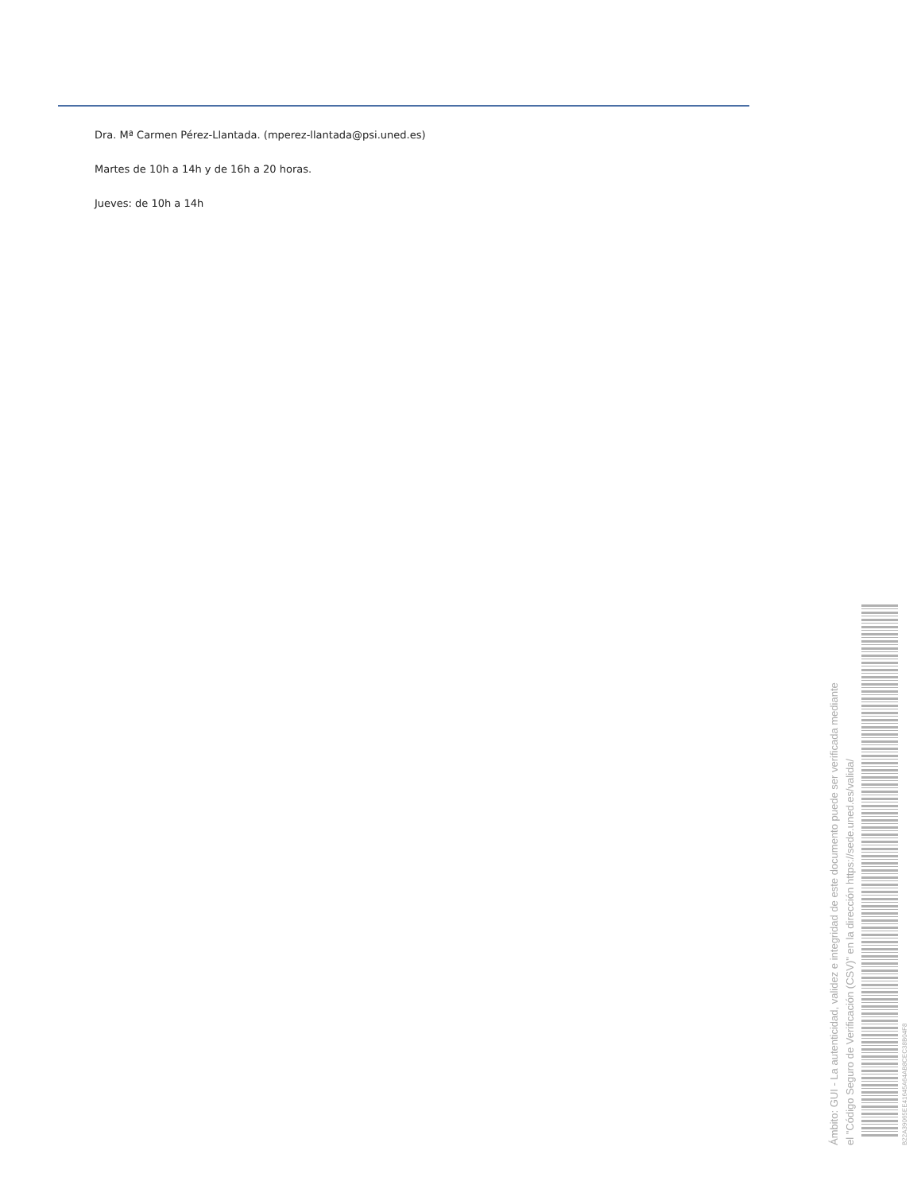Dra. Mª Carmen Pérez-Llantada. (mperez-llantada@psi.uned.es)
Martes de 10h a 14h y de 16h a 20 horas.
Jueves: de 10h a 14h
Ámbito: GUI - La autenticidad, validez e integridad de este documento puede ser verificada mediante
el "Código Seguro de Verificación (CSV)" en la dirección https://sede.uned.es/valida/
B22A39065EE41645A64AB8CEC38B04F8